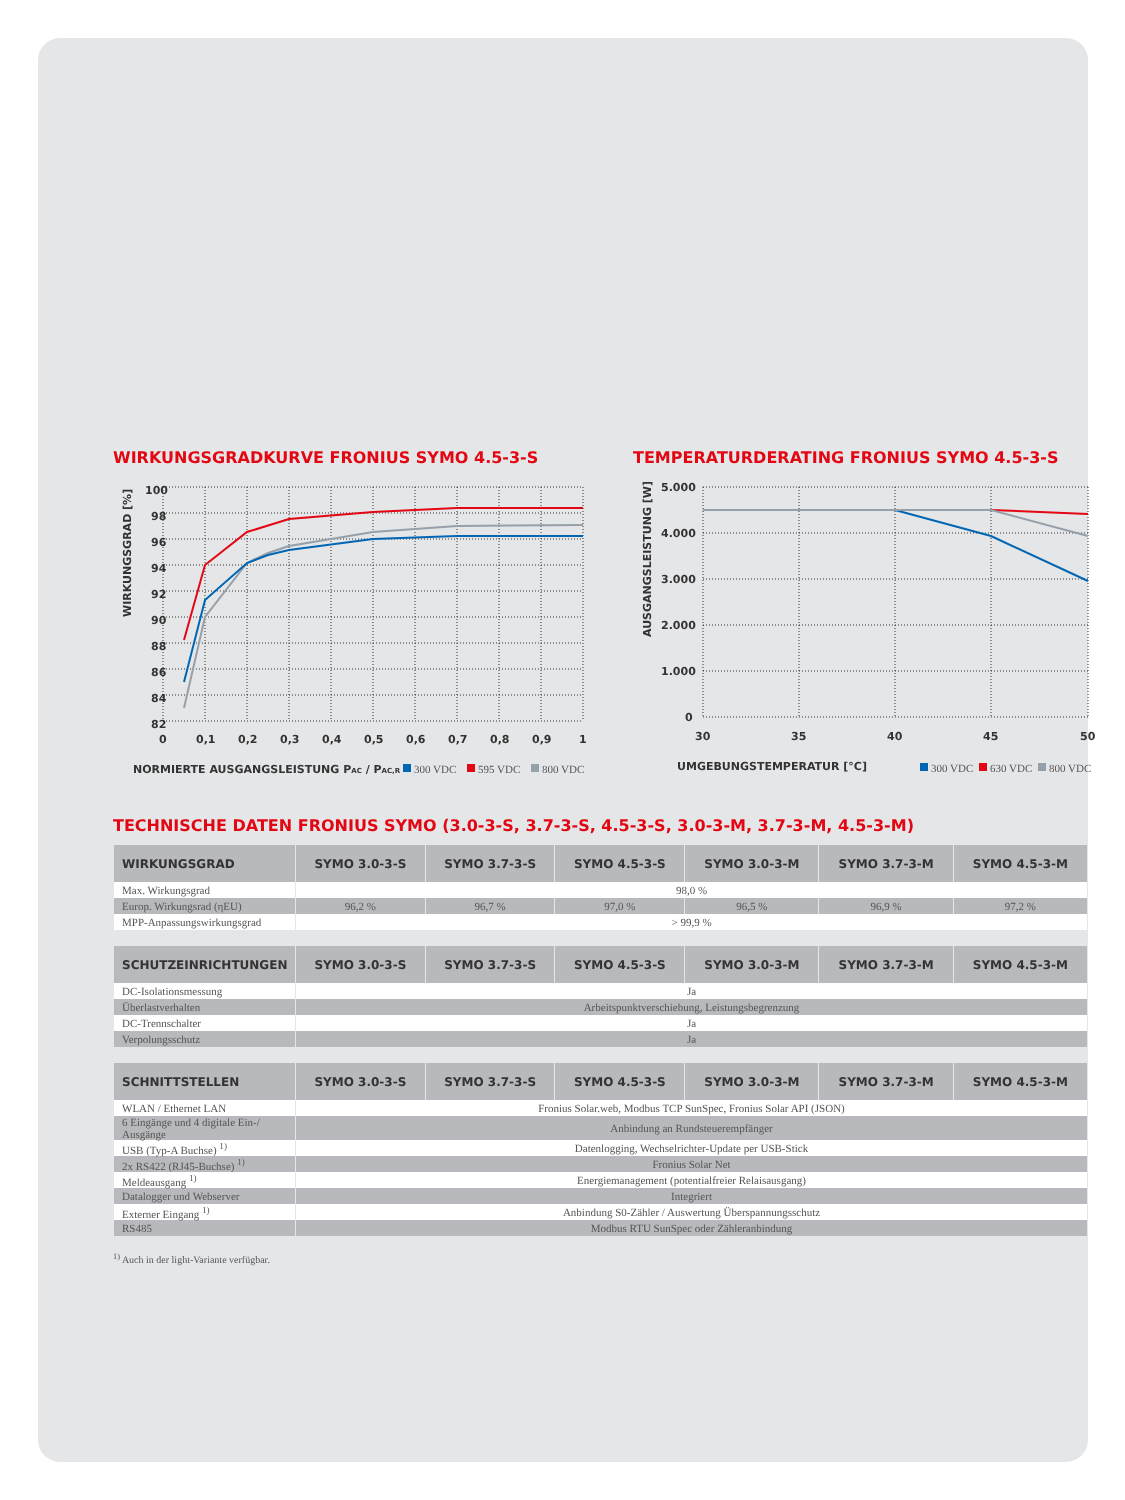WIRKUNGSGRADKURVE FRONIUS SYMO 4.5-3-S
82
84
86
88
90
92
94
96
98
100
0
0,1
0,2
0,3
0,4
0,5
0,6
0,7
0,8
0,9
1
WIRKUNGSGRAD [%]
NORMIERTE AUSGANGSLEISTUNG PAC / PAC,R
300 VDC
595 VDC
800 VDC
TEMPERATURDERATING FRONIUS SYMO 4.5-3-S
0
1.000
2.000
3.000
4.000
5.000
30
35
40
45
50
AUSGANGSLEISTUNG [W]
UMGEBUNGSTEMPERATUR [°C]
300 VDC
630 VDC
800 VDC
TECHNISCHE DATEN FRONIUS SYMO (3.0-3-S, 3.7-3-S, 4.5-3-S, 3.0-3-M, 3.7-3-M, 4.5-3-M)
| WIRKUNGSGRAD | SYMO 3.0-3-S | SYMO 3.7-3-S | SYMO 4.5-3-S | SYMO 3.0-3-M | SYMO 3.7-3-M | SYMO 4.5-3-M |
| --- | --- | --- | --- | --- | --- | --- |
| Max. Wirkungsgrad | 98,0 % | | | | | |
| Europ. Wirkungsrad (ηEU) | 96,2 % | 96,7 % | 97,0 % | 96,5 % | 96,9 % | 97,2 % |
| MPP-Anpassungswirkungsgrad | > 99,9 % | | | | | |
| SCHUTZEINRICHTUNGEN | SYMO 3.0-3-S | SYMO 3.7-3-S | SYMO 4.5-3-S | SYMO 3.0-3-M | SYMO 3.7-3-M | SYMO 4.5-3-M |
| --- | --- | --- | --- | --- | --- | --- |
| DC-Isolationsmessung | Ja | | | | | |
| Überlastverhalten | Arbeitspunktverschiebung, Leistungsbegrenzung | | | | | |
| DC-Trennschalter | Ja | | | | | |
| Verpolungsschutz | Ja | | | | | |
| SCHNITTSTELLEN | SYMO 3.0-3-S | SYMO 3.7-3-S | SYMO 4.5-3-S | SYMO 3.0-3-M | SYMO 3.7-3-M | SYMO 4.5-3-M |
| --- | --- | --- | --- | --- | --- | --- |
| WLAN / Ethernet LAN | Fronius Solar.web, Modbus TCP SunSpec, Fronius Solar API (JSON) | | | | | |
| 6 Eingänge und 4 digitale Ein-/ Ausgänge | Anbindung an Rundsteuerempfänger | | | | | |
| USB (Typ-A Buchse) <sup>1)</sup> | Datenlogging, Wechselrichter-Update per USB-Stick | | | | | |
| 2x RS422 (RJ45-Buchse) <sup>1)</sup> | Fronius Solar Net | | | | | |
| Meldeausgang <sup>1)</sup> | Energiemanagement (potentialfreier Relaisausgang) | | | | | |
| Datalogger und Webserver | Integriert | | | | | |
| Externer Eingang <sup>1)</sup> | Anbindung S0-Zähler / Auswertung Überspannungsschutz | | | | | |
| RS485 | Modbus RTU SunSpec oder Zähleranbindung | | | | | |
<sup>1)</sup> Auch in der light-Variante verfügbar.